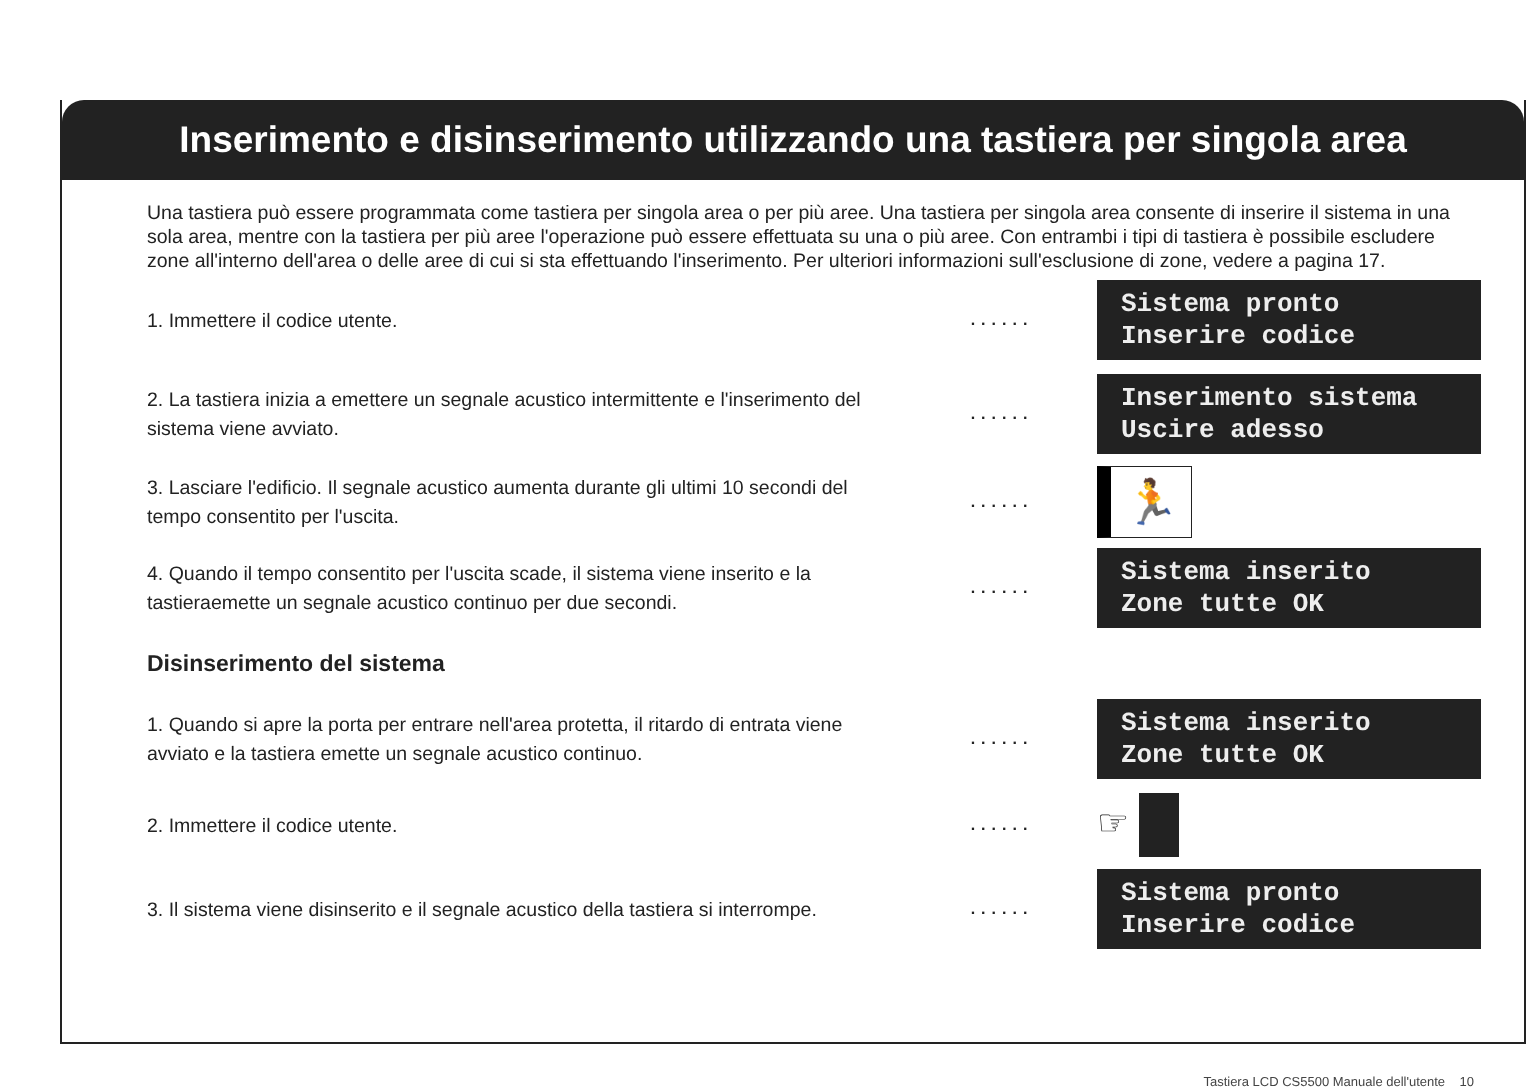Inserimento e disinserimento utilizzando una tastiera per singola area
Una tastiera può essere programmata come tastiera per singola area o per più aree. Una tastiera per singola area consente di inserire il sistema in una sola area, mentre con la tastiera per più aree l'operazione può essere effettuata su una o più aree. Con entrambi i tipi di tastiera è possibile escludere zone all'interno dell'area o delle aree di cui si sta effettuando l'inserimento. Per ulteriori informazioni sull'esclusione di zone, vedere a pagina 17.
1. Immettere il codice utente.
......
Sistema pronto Inserire codice
2. La tastiera inizia a emettere un segnale acustico intermittente e l'inserimento del sistema viene avviato.
......
Inserimento sistema Uscire adesso
3. Lasciare l'edificio. Il segnale acustico aumenta durante gli ultimi 10 secondi del tempo consentito per l'uscita.
......
🏃
4. Quando il tempo consentito per l'uscita scade, il sistema viene inserito e la tastieraemette un segnale acustico continuo per due secondi.
......
Sistema inserito Zone tutte OK
Disinserimento del sistema
1. Quando si apre la porta per entrare nell'area protetta, il ritardo di entrata viene avviato e la tastiera emette un segnale acustico continuo.
......
Sistema inserito Zone tutte OK
2. Immettere il codice utente.
......
☞
3. Il sistema viene disinserito e il segnale acustico della tastiera si interrompe.
......
Sistema pronto Inserire codice
Tastiera LCD CS5500 Manuale dell'utente 10